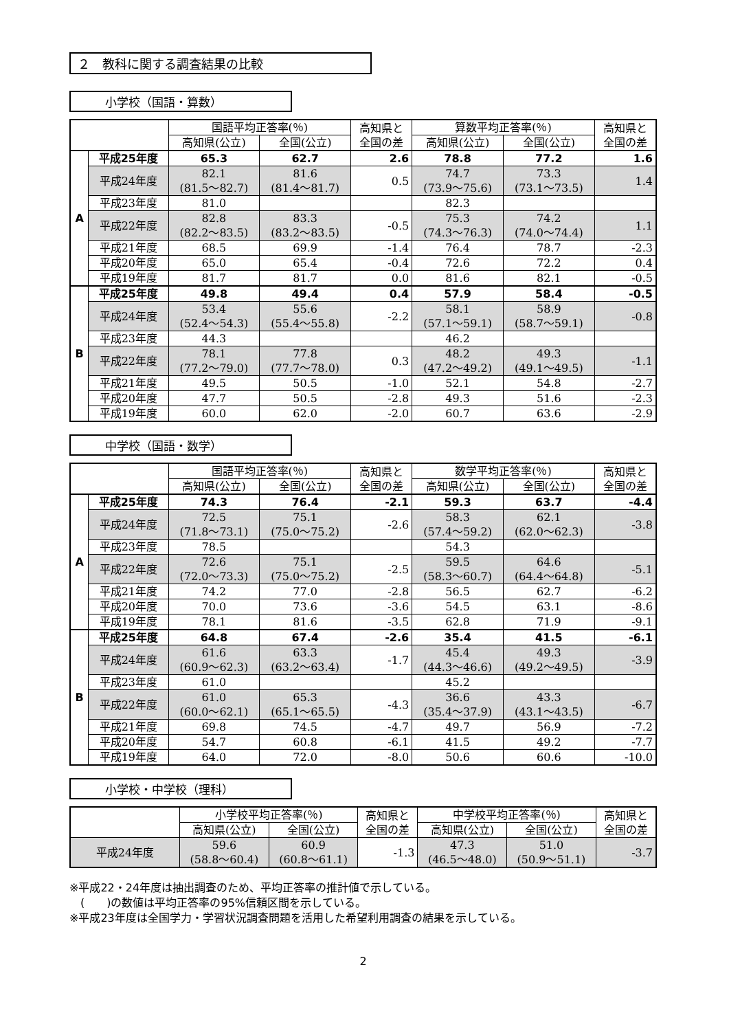２　教科に関する調査結果の比較
小学校（国語・算数）
| | | 国語平均正答率(％) | | 高知県と 全国の差 | 算数平均正答率(％) | | 高知県と 全国の差 |
| --- | --- | --- | --- | --- | --- | --- | --- |
| | | 高知県(公立) | 全国(公立) | | 高知県(公立) | 全国(公立) | |
| A | 平成25年度 | 65.3 | 62.7 | 2.6 | 78.8 | 77.2 | 1.6 |
| | 平成24年度 | 82.1 (81.5～82.7) | 81.6 (81.4～81.7) | 0.5 | 74.7 (73.9～75.6) | 73.3 (73.1～73.5) | 1.4 |
| | 平成23年度 | 81.0 | | | 82.3 | | |
| | 平成22年度 | 82.8 (82.2～83.5) | 83.3 (83.2～83.5) | -0.5 | 75.3 (74.3～76.3) | 74.2 (74.0～74.4) | 1.1 |
| | 平成21年度 | 68.5 | 69.9 | -1.4 | 76.4 | 78.7 | -2.3 |
| | 平成20年度 | 65.0 | 65.4 | -0.4 | 72.6 | 72.2 | 0.4 |
| | 平成19年度 | 81.7 | 81.7 | 0.0 | 81.6 | 82.1 | -0.5 |
| B | 平成25年度 | 49.8 | 49.4 | 0.4 | 57.9 | 58.4 | -0.5 |
| | 平成24年度 | 53.4 (52.4～54.3) | 55.6 (55.4～55.8) | -2.2 | 58.1 (57.1～59.1) | 58.9 (58.7～59.1) | -0.8 |
| | 平成23年度 | 44.3 | | | 46.2 | | |
| | 平成22年度 | 78.1 (77.2～79.0) | 77.8 (77.7～78.0) | 0.3 | 48.2 (47.2～49.2) | 49.3 (49.1～49.5) | -1.1 |
| | 平成21年度 | 49.5 | 50.5 | -1.0 | 52.1 | 54.8 | -2.7 |
| | 平成20年度 | 47.7 | 50.5 | -2.8 | 49.3 | 51.6 | -2.3 |
| | 平成19年度 | 60.0 | 62.0 | -2.0 | 60.7 | 63.6 | -2.9 |
中学校（国語・数学）
| | | 国語平均正答率(％) | | 高知県と 全国の差 | 数学平均正答率(％) | | 高知県と 全国の差 |
| --- | --- | --- | --- | --- | --- | --- | --- |
| | | 高知県(公立) | 全国(公立) | | 高知県(公立) | 全国(公立) | |
| A | 平成25年度 | 74.3 | 76.4 | -2.1 | 59.3 | 63.7 | -4.4 |
| | 平成24年度 | 72.5 (71.8～73.1) | 75.1 (75.0～75.2) | -2.6 | 58.3 (57.4～59.2) | 62.1 (62.0～62.3) | -3.8 |
| | 平成23年度 | 78.5 | | | 54.3 | | |
| | 平成22年度 | 72.6 (72.0～73.3) | 75.1 (75.0～75.2) | -2.5 | 59.5 (58.3～60.7) | 64.6 (64.4～64.8) | -5.1 |
| | 平成21年度 | 74.2 | 77.0 | -2.8 | 56.5 | 62.7 | -6.2 |
| | 平成20年度 | 70.0 | 73.6 | -3.6 | 54.5 | 63.1 | -8.6 |
| | 平成19年度 | 78.1 | 81.6 | -3.5 | 62.8 | 71.9 | -9.1 |
| B | 平成25年度 | 64.8 | 67.4 | -2.6 | 35.4 | 41.5 | -6.1 |
| | 平成24年度 | 61.6 (60.9～62.3) | 63.3 (63.2～63.4) | -1.7 | 45.4 (44.3～46.6) | 49.3 (49.2～49.5) | -3.9 |
| | 平成23年度 | 61.0 | | | 45.2 | | |
| | 平成22年度 | 61.0 (60.0～62.1) | 65.3 (65.1～65.5) | -4.3 | 36.6 (35.4～37.9) | 43.3 (43.1～43.5) | -6.7 |
| | 平成21年度 | 69.8 | 74.5 | -4.7 | 49.7 | 56.9 | -7.2 |
| | 平成20年度 | 54.7 | 60.8 | -6.1 | 41.5 | 49.2 | -7.7 |
| | 平成19年度 | 64.0 | 72.0 | -8.0 | 50.6 | 60.6 | -10.0 |
小学校・中学校（理科）
| | 小学校平均正答率(％) | | 高知県と 全国の差 | 中学校平均正答率(％) | | 高知県と 全国の差 |
| --- | --- | --- | --- | --- | --- | --- |
| | 高知県(公立) | 全国(公立) | | 高知県(公立) | 全国(公立) | |
| 平成24年度 | 59.6 (58.8～60.4) | 60.9 (60.8～61.1) | -1.3 | 47.3 (46.5～48.0) | 51.0 (50.9～51.1) | -3.7 |
※平成22・24年度は抽出調査のため、平均正答率の推計値で示している。
　(　　)の数値は平均正答率の95%信頼区間を示している。
※平成23年度は全国学力・学習状況調査問題を活用した希望利用調査の結果を示している。
2